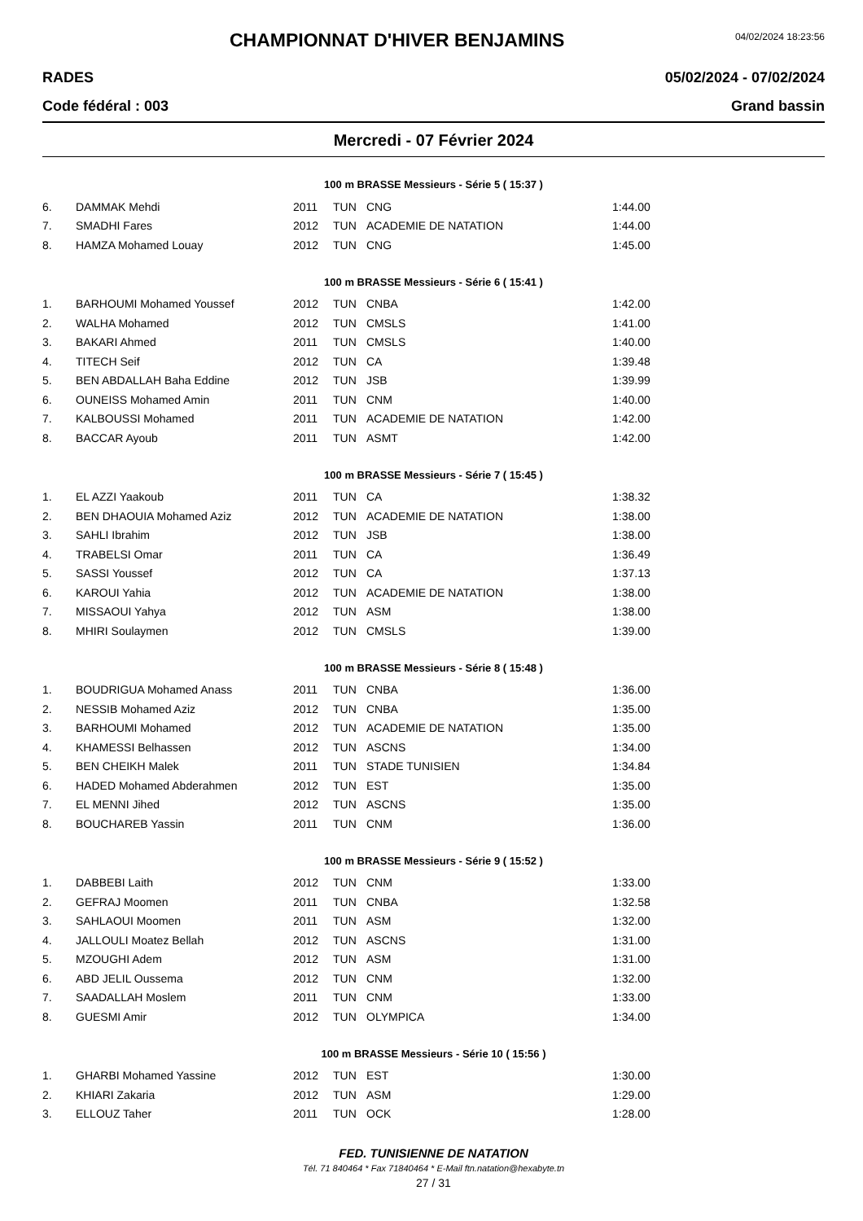CHAMPIONNAT D'HIVER BENJAMINS
04/02/2024 18:23:56
RADES 05/02/2024 - 07/02/2024
Code fédéral : 003 Grand bassin
Mercredi - 07 Février 2024
100 m BRASSE Messieurs - Série 5 ( 15:37 )
| 6. | DAMMAK Mehdi | 2011 | TUN | CNG | 1:44.00 |
| 7. | SMADHI Fares | 2012 | TUN | ACADEMIE DE NATATION | 1:44.00 |
| 8. | HAMZA Mohamed Louay | 2012 | TUN | CNG | 1:45.00 |
100 m BRASSE Messieurs - Série 6 ( 15:41 )
| 1. | BARHOUMI Mohamed Youssef | 2012 | TUN | CNBA | 1:42.00 |
| 2. | WALHA Mohamed | 2012 | TUN | CMSLS | 1:41.00 |
| 3. | BAKARI Ahmed | 2011 | TUN | CMSLS | 1:40.00 |
| 4. | TITECH Seif | 2012 | TUN | CA | 1:39.48 |
| 5. | BEN ABDALLAH Baha Eddine | 2012 | TUN | JSB | 1:39.99 |
| 6. | OUNEISS Mohamed Amin | 2011 | TUN | CNM | 1:40.00 |
| 7. | KALBOUSSI Mohamed | 2011 | TUN | ACADEMIE DE NATATION | 1:42.00 |
| 8. | BACCAR Ayoub | 2011 | TUN | ASMT | 1:42.00 |
100 m BRASSE Messieurs - Série 7 ( 15:45 )
| 1. | EL AZZI Yaakoub | 2011 | TUN | CA | 1:38.32 |
| 2. | BEN DHAOUIA Mohamed Aziz | 2012 | TUN | ACADEMIE DE NATATION | 1:38.00 |
| 3. | SAHLI Ibrahim | 2012 | TUN | JSB | 1:38.00 |
| 4. | TRABELSI Omar | 2011 | TUN | CA | 1:36.49 |
| 5. | SASSI Youssef | 2012 | TUN | CA | 1:37.13 |
| 6. | KAROUI Yahia | 2012 | TUN | ACADEMIE DE NATATION | 1:38.00 |
| 7. | MISSAOUI Yahya | 2012 | TUN | ASM | 1:38.00 |
| 8. | MHIRI Soulaymen | 2012 | TUN | CMSLS | 1:39.00 |
100 m BRASSE Messieurs - Série 8 ( 15:48 )
| 1. | BOUDRIGUA Mohamed Anass | 2011 | TUN | CNBA | 1:36.00 |
| 2. | NESSIB Mohamed Aziz | 2012 | TUN | CNBA | 1:35.00 |
| 3. | BARHOUMI Mohamed | 2012 | TUN | ACADEMIE DE NATATION | 1:35.00 |
| 4. | KHAMESSI Belhassen | 2012 | TUN | ASCNS | 1:34.00 |
| 5. | BEN CHEIKH Malek | 2011 | TUN | STADE TUNISIEN | 1:34.84 |
| 6. | HADED Mohamed Abderahmen | 2012 | TUN | EST | 1:35.00 |
| 7. | EL MENNI Jihed | 2012 | TUN | ASCNS | 1:35.00 |
| 8. | BOUCHAREB Yassin | 2011 | TUN | CNM | 1:36.00 |
100 m BRASSE Messieurs - Série 9 ( 15:52 )
| 1. | DABBEBI Laith | 2012 | TUN | CNM | 1:33.00 |
| 2. | GEFRAJ Moomen | 2011 | TUN | CNBA | 1:32.58 |
| 3. | SAHLAOUI Moomen | 2011 | TUN | ASM | 1:32.00 |
| 4. | JALLOULI Moatez Bellah | 2012 | TUN | ASCNS | 1:31.00 |
| 5. | MZOUGHI Adem | 2012 | TUN | ASM | 1:31.00 |
| 6. | ABD JELIL Oussema | 2012 | TUN | CNM | 1:32.00 |
| 7. | SAADALLAH Moslem | 2011 | TUN | CNM | 1:33.00 |
| 8. | GUESMI Amir | 2012 | TUN | OLYMPICA | 1:34.00 |
100 m BRASSE Messieurs - Série 10 ( 15:56 )
| 1. | GHARBI Mohamed Yassine | 2012 | TUN | EST | 1:30.00 |
| 2. | KHIARI Zakaria | 2012 | TUN | ASM | 1:29.00 |
| 3. | ELLOUZ Taher | 2011 | TUN | OCK | 1:28.00 |
FED. TUNISIENNE DE NATATION
Tél. 71 840464 * Fax 71840464 * E-Mail ftn.natation@hexabyte.tn
27 / 31